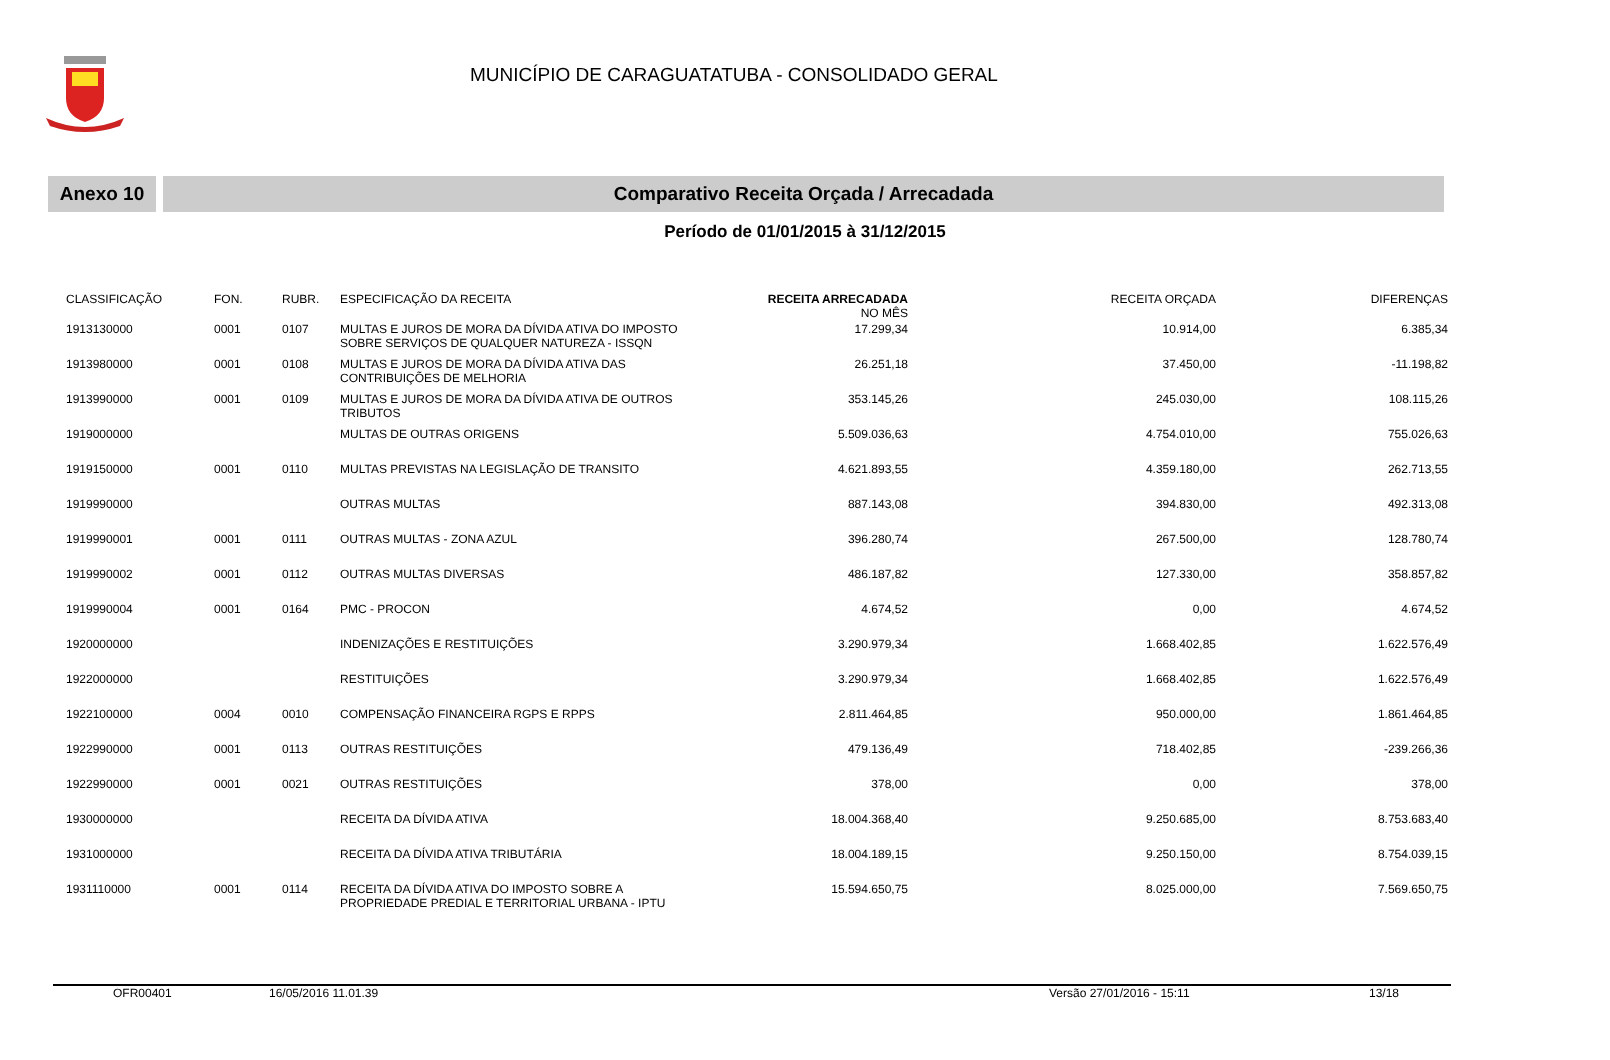MUNICÍPIO DE CARAGUATATUBA - CONSOLIDADO GERAL
Anexo 10 Comparativo Receita Orçada / Arrecadada
Período de 01/01/2015 à 31/12/2015
| CLASSIFICAÇÃO | FON. | RUBR. | ESPECIFICAÇÃO DA RECEITA | RECEITA ARRECADADA NO MÊS | RECEITA ORÇADA | DIFERENÇAS |
| --- | --- | --- | --- | --- | --- | --- |
| 1913130000 | 0001 | 0107 | MULTAS E JUROS DE MORA DA DÍVIDA ATIVA DO IMPOSTO SOBRE SERVIÇOS DE QUALQUER NATUREZA - ISSQN | 17.299,34 | 10.914,00 | 6.385,34 |
| 1913980000 | 0001 | 0108 | MULTAS E JUROS DE MORA DA DÍVIDA ATIVA DAS CONTRIBUIÇÕES DE MELHORIA | 26.251,18 | 37.450,00 | -11.198,82 |
| 1913990000 | 0001 | 0109 | MULTAS E JUROS DE MORA DA DÍVIDA ATIVA DE OUTROS TRIBUTOS | 353.145,26 | 245.030,00 | 108.115,26 |
| 1919000000 | | | MULTAS DE OUTRAS ORIGENS | 5.509.036,63 | 4.754.010,00 | 755.026,63 |
| 1919150000 | 0001 | 0110 | MULTAS PREVISTAS NA LEGISLAÇÃO DE TRANSITO | 4.621.893,55 | 4.359.180,00 | 262.713,55 |
| 1919990000 | | | OUTRAS MULTAS | 887.143,08 | 394.830,00 | 492.313,08 |
| 1919990001 | 0001 | 0111 | OUTRAS MULTAS - ZONA AZUL | 396.280,74 | 267.500,00 | 128.780,74 |
| 1919990002 | 0001 | 0112 | OUTRAS MULTAS DIVERSAS | 486.187,82 | 127.330,00 | 358.857,82 |
| 1919990004 | 0001 | 0164 | PMC - PROCON | 4.674,52 | 0,00 | 4.674,52 |
| 1920000000 | | | INDENIZAÇÕES E RESTITUIÇÕES | 3.290.979,34 | 1.668.402,85 | 1.622.576,49 |
| 1922000000 | | | RESTITUIÇÕES | 3.290.979,34 | 1.668.402,85 | 1.622.576,49 |
| 1922100000 | 0004 | 0010 | COMPENSAÇÃO FINANCEIRA RGPS E RPPS | 2.811.464,85 | 950.000,00 | 1.861.464,85 |
| 1922990000 | 0001 | 0113 | OUTRAS RESTITUIÇÕES | 479.136,49 | 718.402,85 | -239.266,36 |
| 1922990000 | 0001 | 0021 | OUTRAS RESTITUIÇÕES | 378,00 | 0,00 | 378,00 |
| 1930000000 | | | RECEITA DA DÍVIDA ATIVA | 18.004.368,40 | 9.250.685,00 | 8.753.683,40 |
| 1931000000 | | | RECEITA DA DÍVIDA ATIVA TRIBUTÁRIA | 18.004.189,15 | 9.250.150,00 | 8.754.039,15 |
| 1931110000 | 0001 | 0114 | RECEITA DA DÍVIDA ATIVA DO IMPOSTO SOBRE A PROPRIEDADE PREDIAL E TERRITORIAL URBANA - IPTU | 15.594.650,75 | 8.025.000,00 | 7.569.650,75 |
OFR00401 16/05/2016 11.01.39 Versão 27/01/2016 - 15:11 13/18